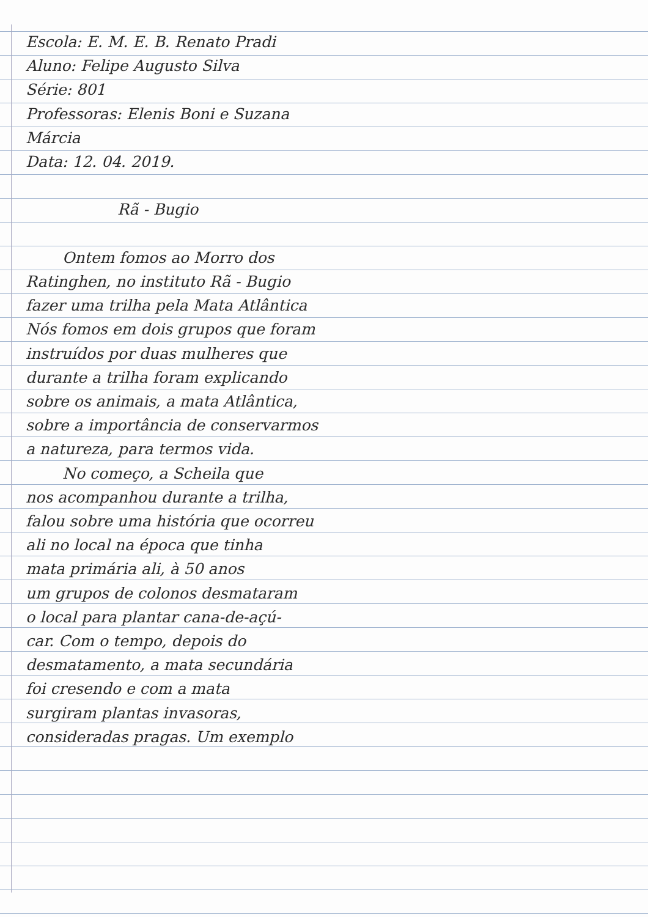Escola: E. M. E. B. Renato Pradi
Aluno: Felipe Augusto Silva
Série: 801
Professoras: Elenis Boni e Suzana
Márcia
Data: 12. 04. 2019.
Rã - Bugio
Ontem fomos ao Morro dos
Ratinghen, no instituto Rã - Bugio
fazer uma trilha pela Mata Atlântica
Nós fomos em dois grupos que foram
instruídos por duas mulheres que
durante a trilha foram explicando
sobre os animais, a mata Atlântica,
sobre a importância de conservarmos
a natureza, para termos vida.
No começo, a Scheila que
nos acompanhou durante a trilha,
falou sobre uma história que ocorreu
ali no local na época que tinha
mata primária ali, à 50 anos
um grupos de colonos desmataram
o local para plantar cana-de-açú-
car. Com o tempo, depois do
desmatamento, a mata secundária
foi cresendo e com a mata
surgiram plantas invasoras,
consideradas pragas. Um exemplo